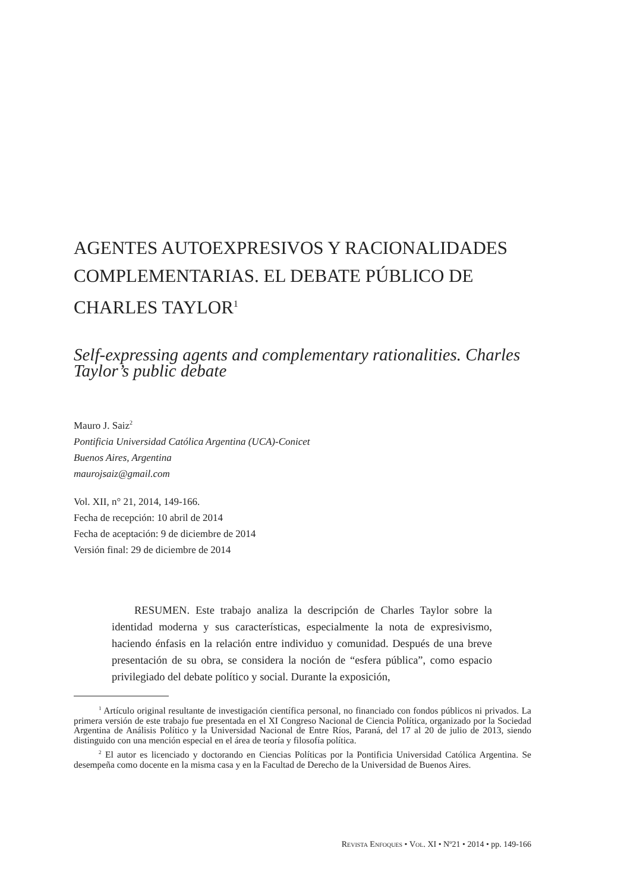AGENTES AUTOEXPRESIVOS Y RACIONALIDADES COMPLEMENTARIAS. EL DEBATE PÚBLICO DE CHARLES TAYLOR<sup>1</sup>
Self-expressing agents and complementary rationalities. Charles Taylor’s public debate
Mauro J. Saiz<sup>2</sup>
Pontificia Universidad Católica Argentina (UCA)-Conicet
Buenos Aires, Argentina
maurojsaiz@gmail.com
Vol. XII, n° 21, 2014, 149-166.
Fecha de recepción: 10 abril de 2014
Fecha de aceptación: 9 de diciembre de 2014
Versión final: 29 de diciembre de 2014
RESUMEN. Este trabajo analiza la descripción de Charles Taylor sobre la identidad moderna y sus características, especialmente la nota de expresivismo, haciendo énfasis en la relación entre individuo y comunidad. Después de una breve presentación de su obra, se considera la noción de “esfera pública”, como espacio privilegiado del debate político y social. Durante la exposición,
<sup>1</sup> Artículo original resultante de investigación científica personal, no financiado con fondos públicos ni privados. La primera versión de este trabajo fue presentada en el XI Congreso Nacional de Ciencia Política, organizado por la Sociedad Argentina de Análisis Político y la Universidad Nacional de Entre Ríos, Paraná, del 17 al 20 de julio de 2013, siendo distinguido con una mención especial en el área de teoría y filosofía política.
<sup>2</sup> El autor es licenciado y doctorando en Ciencias Políticas por la Pontificia Universidad Católica Argentina. Se desempeña como docente en la misma casa y en la Facultad de Derecho de la Universidad de Buenos Aires.
Revista Enfoques • Vol. XI • Nº21 • 2014 • pp. 149-166